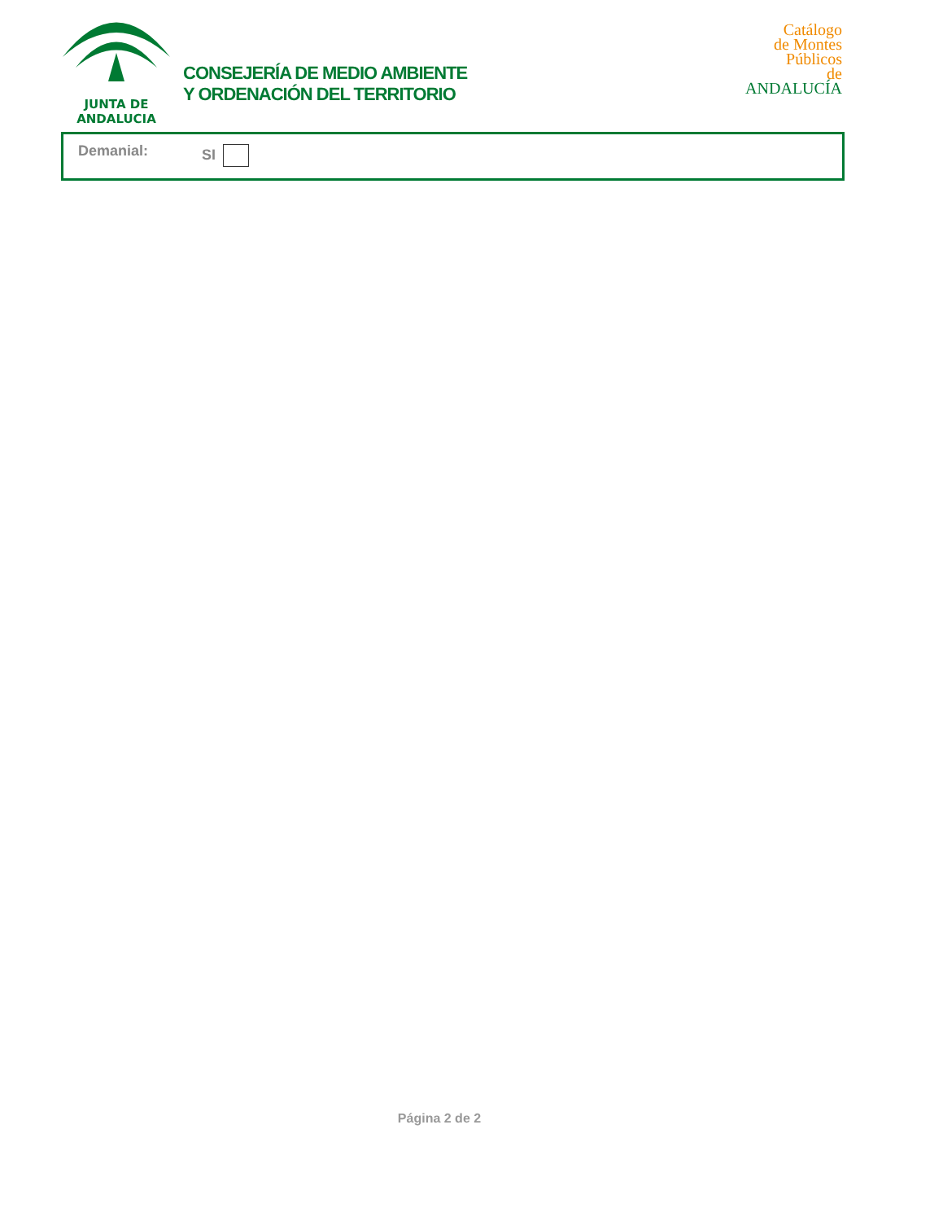JUNTA DE ANDALUCIA
CONSEJERÍA DE MEDIO AMBIENTE
Y ORDENACIÓN DEL TERRITORIO
Catálogo
de Montes
Públicos
de ANDALUCÍA
Demanial: SI
Página 2 de 2